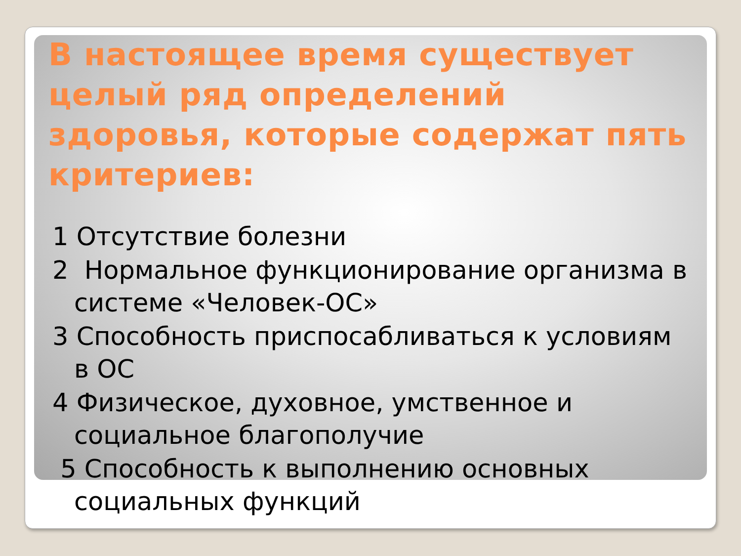В настоящее время существует целый ряд определений здоровья, которые содержат пять критериев:
1 Отсутствие болезни
2 Нормальное функционирование организма в системе «Человек-ОС»
3 Способность приспосабливаться к условиям в ОС
4 Физическое, духовное, умственное и социальное благополучие
5 Способность к выполнению основных социальных функций